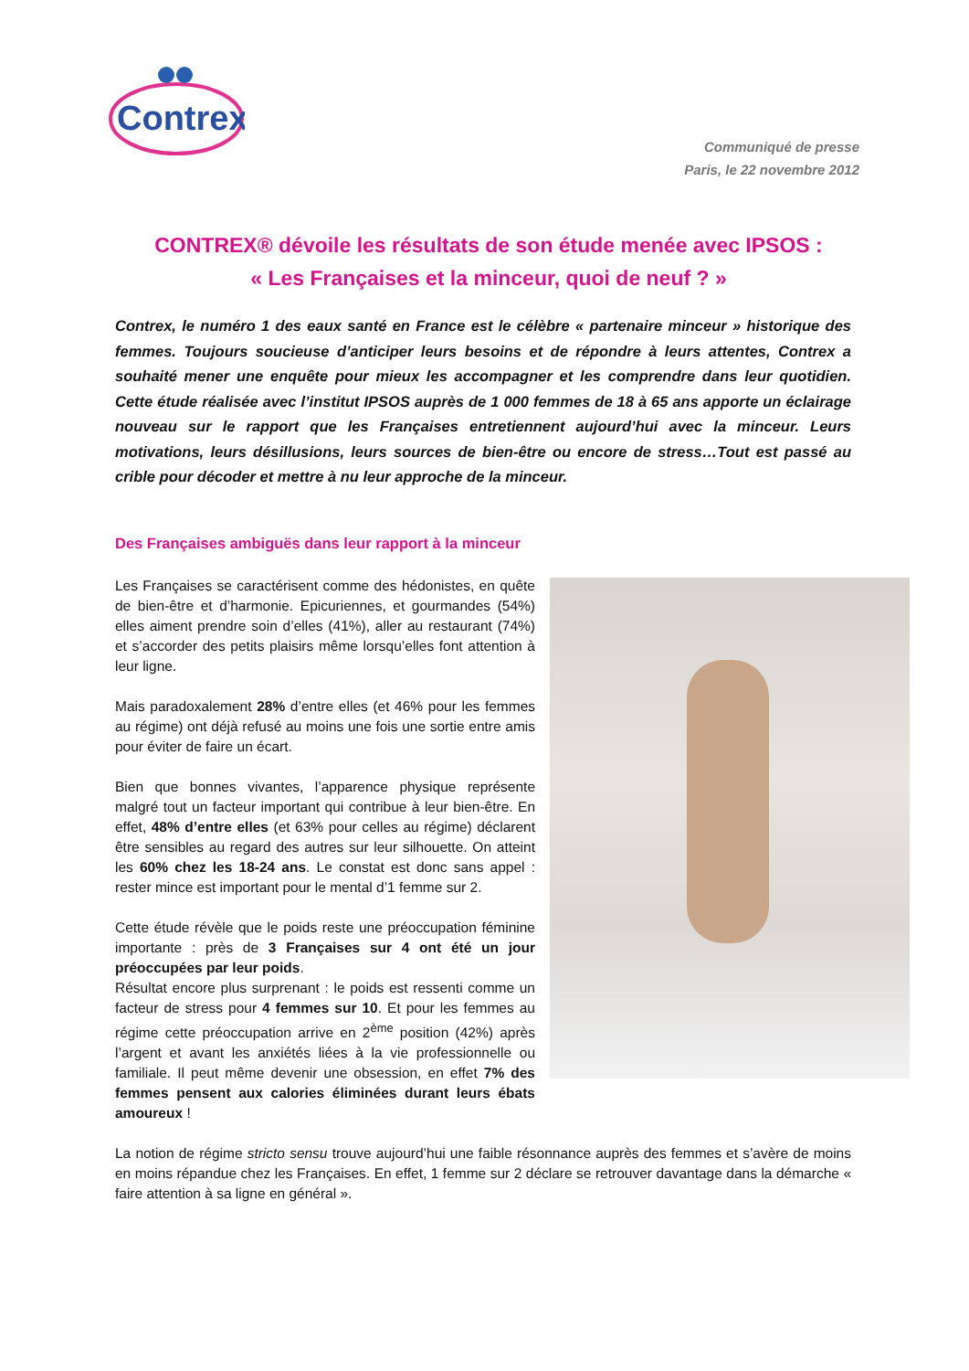Contrex
Communiqué de presse
Paris, le 22 novembre 2012
CONTREX® dévoile les résultats de son étude menée avec IPSOS :
« Les Françaises et la minceur, quoi de neuf ? »
Contrex, le numéro 1 des eaux santé en France est le célèbre « partenaire minceur » historique des femmes. Toujours soucieuse d’anticiper leurs besoins et de répondre à leurs attentes, Contrex a souhaité mener une enquête pour mieux les accompagner et les comprendre dans leur quotidien. Cette étude réalisée avec l’institut IPSOS auprès de 1 000 femmes de 18 à 65 ans apporte un éclairage nouveau sur le rapport que les Françaises entretiennent aujourd’hui avec la minceur. Leurs motivations, leurs désillusions, leurs sources de bien-être ou encore de stress…Tout est passé au crible pour décoder et mettre à nu leur approche de la minceur.
Des Françaises ambiguës dans leur rapport à la minceur
Les Françaises se caractérisent comme des hédonistes, en quête de bien-être et d’harmonie. Epicuriennes, et gourmandes (54%) elles aiment prendre soin d’elles (41%), aller au restaurant (74%) et s’accorder des petits plaisirs même lorsqu’elles font attention à leur ligne.
Mais paradoxalement 28% d’entre elles (et 46% pour les femmes au régime) ont déjà refusé au moins une fois une sortie entre amis pour éviter de faire un écart.
Bien que bonnes vivantes, l’apparence physique représente malgré tout un facteur important qui contribue à leur bien-être. En effet, 48% d’entre elles (et 63% pour celles au régime) déclarent être sensibles au regard des autres sur leur silhouette. On atteint les 60% chez les 18-24 ans. Le constat est donc sans appel : rester mince est important pour le mental d’1 femme sur 2.
Cette étude révèle que le poids reste une préoccupation féminine importante : près de 3 Françaises sur 4 ont été un jour préoccupées par leur poids.
Résultat encore plus surprenant : le poids est ressenti comme un facteur de stress pour 4 femmes sur 10. Et pour les femmes au régime cette préoccupation arrive en 2<sup>ème</sup> position (42%) après l’argent et avant les anxiétés liées à la vie professionnelle ou familiale. Il peut même devenir une obsession, en effet 7% des femmes pensent aux calories éliminées durant leurs ébats amoureux !
La notion de régime stricto sensu trouve aujourd’hui une faible résonnance auprès des femmes et s’avère de moins en moins répandue chez les Françaises. En effet, 1 femme sur 2 déclare se retrouver davantage dans la démarche « faire attention à sa ligne en général ».